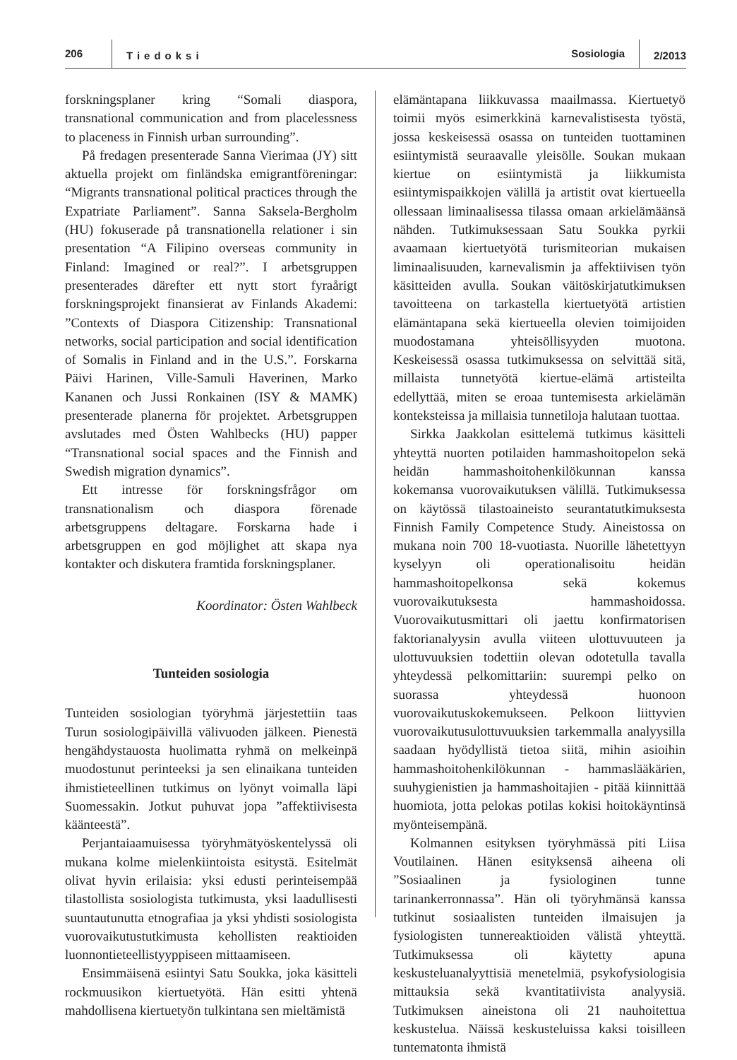206
Tiedoksi
Sosiologia
2/2013
forskningsplaner kring “Somali diaspora, transnational communication and from placelessness to placeness in Finnish urban surrounding”.
På fredagen presenterade Sanna Vierimaa (JY) sitt aktuella projekt om finländska emigrantföreningar: “Migrants transnational political practices through the Expatriate Parliament”. Sanna Saksela-Bergholm (HU) fokuserade på transnationella relationer i sin presentation “A Filipino overseas community in Finland: Imagined or real?”. I arbetsgruppen presenterades därefter ett nytt stort fyraårigt forskningsprojekt finansierat av Finlands Akademi: ”Contexts of Diaspora Citizenship: Transnational networks, social participation and social identification of Somalis in Finland and in the U.S.”. Forskarna Päivi Harinen, Ville-Samuli Haverinen, Marko Kananen och Jussi Ronkainen (ISY & MAMK) presenterade planerna för projektet. Arbetsgruppen avslutades med Östen Wahlbecks (HU) papper “Transnational social spaces and the Finnish and Swedish migration dynamics”.
Ett intresse för forskningsfrågor om transnationalism och diaspora förenade arbetsgruppens deltagare. Forskarna hade i arbetsgruppen en god möjlighet att skapa nya kontakter och diskutera framtida forskningsplaner.
Koordinator: Östen Wahlbeck
Tunteiden sosiologia
Tunteiden sosiologian työryhmä järjestettiin taas Turun sosiologipäivillä välivuoden jälkeen. Pienestä hengähdystauosta huolimatta ryhmä on melkeinpä muodostunut perinteeksi ja sen elinaikana tunteiden ihmistieteellinen tutkimus on lyönyt voimalla läpi Suomessakin. Jotkut puhuvat jopa ”affektiivisesta käänteestä”.
Perjantaiaamuisessa työryhmätyöskentelyssä oli mukana kolme mielenkiintoista esitystä. Esitelmät olivat hyvin erilaisia: yksi edusti perinteisempää tilastollista sosiologista tutkimusta, yksi laadullisesti suuntautunutta etnografiaa ja yksi yhdisti sosiologista vuorovaikutustutkimusta kehollisten reaktioiden luonnontieteellistyyppiseen mittaamiseen.
Ensimmäisenä esiintyi Satu Soukka, joka käsitteli rockmuusikon kiertuetyötä. Hän esitti yhtenä mahdollisena kiertuetyön tulkintana sen mieltämistä
elämäntapana liikkuvassa maailmassa. Kiertuetyö toimii myös esimerkkinä karnevalistisesta työstä, jossa keskeisessä osassa on tunteiden tuottaminen esiintymistä seuraavalle yleisölle. Soukan mukaan kiertue on esiintymistä ja liikkumista esiintymispaikkojen välillä ja artistit ovat kiertueella ollessaan liminaalisessa tilassa omaan arkielämäänsä nähden. Tutkimuksessaan Satu Soukka pyrkii avaamaan kiertuetyötä turismiteorian mukaisen liminaalisuuden, karnevalismin ja affektiivisen työn käsitteiden avulla. Soukan väitöskirjatutkimuksen tavoitteena on tarkastella kiertuetyötä artistien elämäntapana sekä kiertueella olevien toimijoiden muodostamana yhteisöllisyyden muotona. Keskeisessä osassa tutkimuksessa on selvittää sitä, millaista tunnetyötä kiertue-elämä artisteilta edellyttää, miten se eroaa tuntemisesta arkielämän konteksteissa ja millaisia tunnetiloja halutaan tuottaa.
Sirkka Jaakkolan esittelemä tutkimus käsitteli yhteyttä nuorten potilaiden hammashoitopelon sekä heidän hammashoitohenkilökunnan kanssa kokemansa vuorovaikutuksen välillä. Tutkimuksessa on käytössä tilastoaineisto seurantatutkimuksesta Finnish Family Competence Study. Aineistossa on mukana noin 700 18-vuotiasta. Nuorille lähetettyyn kyselyyn oli operationalisoitu heidän hammashoitopelkonsa sekä kokemus vuorovaikutuksesta hammashoidossa. Vuorovaikutusmittari oli jaettu konfirmatorisen faktorianalyysin avulla viiteen ulottuvuuteen ja ulottuvuuksien todettiin olevan odotetulla tavalla yhteydessä pelkomittariin: suurempi pelko on suorassa yhteydessä huonoon vuorovaikutuskokemukseen. Pelkoon liittyvien vuorovaikutusulottuvuuksien tarkemmalla analyysilla saadaan hyödyllistä tietoa siitä, mihin asioihin hammashoitohenkilökunnan - hammaslääkärien, suuhygienistien ja hammashoitajien - pitää kiinnittää huomiota, jotta pelokas potilas kokisi hoitokäyntinsä myönteisempänä.
Kolmannen esityksen työryhmässä piti Liisa Voutilainen. Hänen esityksensä aiheena oli ”Sosiaalinen ja fysiologinen tunne tarinankerronnassa”. Hän oli työryhmänsä kanssa tutkinut sosiaalisten tunteiden ilmaisujen ja fysiologisten tunnereaktioiden välistä yhteyttä. Tutkimuksessa oli käytetty apuna keskusteluanalyyttisiä menetelmiä, psykofysiologisia mittauksia sekä kvantitatiivista analyysiä. Tutkimuksen aineistona oli 21 nauhoitettua keskustelua. Näissä keskusteluissa kaksi toisilleen tuntematonta ihmistä